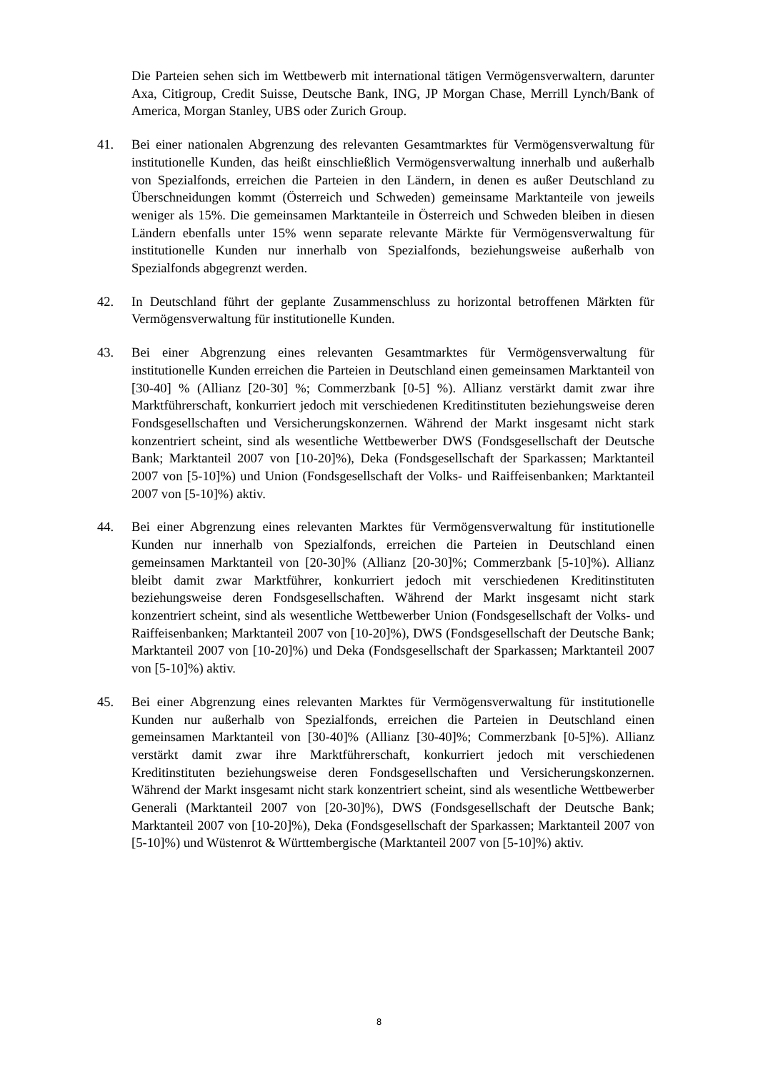Die Parteien sehen sich im Wettbewerb mit international tätigen Vermögensverwaltern, darunter Axa, Citigroup, Credit Suisse, Deutsche Bank, ING, JP Morgan Chase, Merrill Lynch/Bank of America, Morgan Stanley, UBS oder Zurich Group.
41. Bei einer nationalen Abgrenzung des relevanten Gesamtmarktes für Vermögensverwaltung für institutionelle Kunden, das heißt einschließlich Vermögensverwaltung innerhalb und außerhalb von Spezialfonds, erreichen die Parteien in den Ländern, in denen es außer Deutschland zu Überschneidungen kommt (Österreich und Schweden) gemeinsame Marktanteile von jeweils weniger als 15%. Die gemeinsamen Marktanteile in Österreich und Schweden bleiben in diesen Ländern ebenfalls unter 15% wenn separate relevante Märkte für Vermögensverwaltung für institutionelle Kunden nur innerhalb von Spezialfonds, beziehungsweise außerhalb von Spezialfonds abgegrenzt werden.
42. In Deutschland führt der geplante Zusammenschluss zu horizontal betroffenen Märkten für Vermögensverwaltung für institutionelle Kunden.
43. Bei einer Abgrenzung eines relevanten Gesamtmarktes für Vermögensverwaltung für institutionelle Kunden erreichen die Parteien in Deutschland einen gemeinsamen Marktanteil von [30-40] % (Allianz [20-30] %; Commerzbank [0-5] %). Allianz verstärkt damit zwar ihre Marktführerschaft, konkurriert jedoch mit verschiedenen Kreditinstituten beziehungsweise deren Fondsgesellschaften und Versicherungskonzernen. Während der Markt insgesamt nicht stark konzentriert scheint, sind als wesentliche Wettbewerber DWS (Fondsgesellschaft der Deutsche Bank; Marktanteil 2007 von [10-20]%), Deka (Fondsgesellschaft der Sparkassen; Marktanteil 2007 von [5-10]%) und Union (Fondsgesellschaft der Volks- und Raiffeisenbanken; Marktanteil 2007 von [5-10]%) aktiv.
44. Bei einer Abgrenzung eines relevanten Marktes für Vermögensverwaltung für institutionelle Kunden nur innerhalb von Spezialfonds, erreichen die Parteien in Deutschland einen gemeinsamen Marktanteil von [20-30]% (Allianz [20-30]%; Commerzbank [5-10]%). Allianz bleibt damit zwar Marktführer, konkurriert jedoch mit verschiedenen Kreditinstituten beziehungsweise deren Fondsgesellschaften. Während der Markt insgesamt nicht stark konzentriert scheint, sind als wesentliche Wettbewerber Union (Fondsgesellschaft der Volks- und Raiffeisenbanken; Marktanteil 2007 von [10-20]%), DWS (Fondsgesellschaft der Deutsche Bank; Marktanteil 2007 von [10-20]%) und Deka (Fondsgesellschaft der Sparkassen; Marktanteil 2007 von [5-10]%) aktiv.
45. Bei einer Abgrenzung eines relevanten Marktes für Vermögensverwaltung für institutionelle Kunden nur außerhalb von Spezialfonds, erreichen die Parteien in Deutschland einen gemeinsamen Marktanteil von [30-40]% (Allianz [30-40]%; Commerzbank [0-5]%). Allianz verstärkt damit zwar ihre Marktführerschaft, konkurriert jedoch mit verschiedenen Kreditinstituten beziehungsweise deren Fondsgesellschaften und Versicherungskonzernen. Während der Markt insgesamt nicht stark konzentriert scheint, sind als wesentliche Wettbewerber Generali (Marktanteil 2007 von [20-30]%), DWS (Fondsgesellschaft der Deutsche Bank; Marktanteil 2007 von [10-20]%), Deka (Fondsgesellschaft der Sparkassen; Marktanteil 2007 von [5-10]%) und Wüstenrot & Württembergische (Marktanteil 2007 von [5-10]%) aktiv.
8